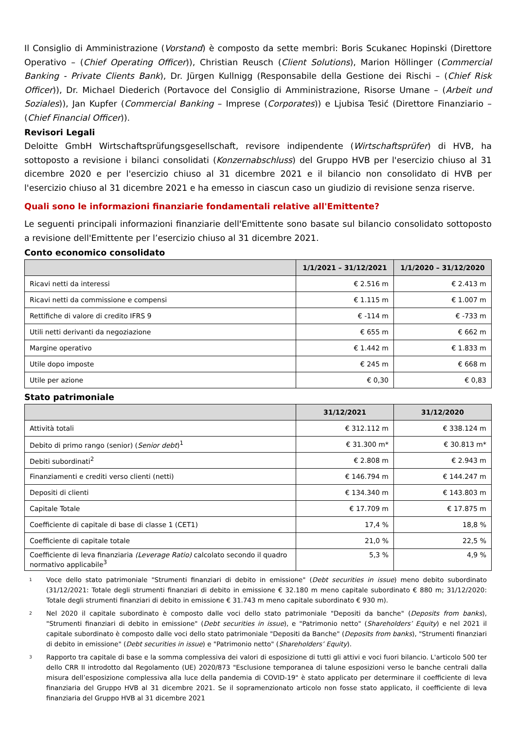Il Consiglio di Amministrazione (Vorstand) è composto da sette membri: Boris Scukanec Hopinski (Direttore Operativo – (Chief Operating Officer)), Christian Reusch (Client Solutions), Marion Höllinger (Commercial Banking - Private Clients Bank), Dr. Jürgen Kullnigg (Responsabile della Gestione dei Rischi – (Chief Risk Officer)), Dr. Michael Diederich (Portavoce del Consiglio di Amministrazione, Risorse Umane – (Arbeit und Soziales)), Jan Kupfer (Commercial Banking – Imprese (Corporates)) e Ljubisa Tesić (Direttore Finanziario – (Chief Financial Officer)).
Revisori Legali
Deloitte GmbH Wirtschaftsprüfungsgesellschaft, revisore indipendente (Wirtschaftsprüfer) di HVB, ha sottoposto a revisione i bilanci consolidati (Konzernabschluss) del Gruppo HVB per l'esercizio chiuso al 31 dicembre 2020 e per l'esercizio chiuso al 31 dicembre 2021 e il bilancio non consolidato di HVB per l'esercizio chiuso al 31 dicembre 2021 e ha emesso in ciascun caso un giudizio di revisione senza riserve.
Quali sono le informazioni finanziarie fondamentali relative all'Emittente?
Le seguenti principali informazioni finanziarie dell'Emittente sono basate sul bilancio consolidato sottoposto a revisione dell'Emittente per l’esercizio chiuso al 31 dicembre 2021.
Conto economico consolidato
| | 1/1/2021 – 31/12/2021 | 1/1/2020 – 31/12/2020 |
| --- | --- | --- |
| Ricavi netti da interessi | € 2.516 m | € 2.413 m |
| Ricavi netti da commissione e compensi | € 1.115 m | € 1.007 m |
| Rettifiche di valore di credito IFRS 9 | € -114 m | € -733 m |
| Utili netti derivanti da negoziazione | € 655 m | € 662 m |
| Margine operativo | € 1.442 m | € 1.833 m |
| Utile dopo imposte | € 245 m | € 668 m |
| Utile per azione | € 0,30 | € 0,83 |
Stato patrimoniale
| | 31/12/2021 | 31/12/2020 |
| --- | --- | --- |
| Attività totali | € 312.112 m | € 338.124 m |
| Debito di primo rango (senior) ( Senior debt )<sup>1</sup> | € 31.300 m* | € 30.813 m* |
| Debiti subordinati<sup>2</sup> | € 2.808 m | € 2.943 m |
| Finanziamenti e crediti verso clienti (netti) | € 146.794 m | € 144.247 m |
| Depositi di clienti | € 134.340 m | € 143.803 m |
| Capitale Totale | € 17.709 m | € 17.875 m |
| Coefficiente di capitale di base di classe 1 (CET1) | 17,4 % | 18,8 % |
| Coefficiente di capitale totale | 21,0 % | 22,5 % |
| Coefficiente di leva finanziaria (Leverage Ratio) calcolato secondo il quadro normativo applicabile<sup>3</sup> | 5,3 % | 4,9 % |
1
Voce dello stato patrimoniale "Strumenti finanziari di debito in emissione" (Debt securities in issue) meno debito subordinato (31/12/2021: Totale degli strumenti finanziari di debito in emissione € 32.180 m meno capitale subordinato € 880 m; 31/12/2020: Totale degli strumenti finanziari di debito in emissione € 31.743 m meno capitale subordinato € 930 m).
2
Nel 2020 il capitale subordinato è composto dalle voci dello stato patrimoniale "Depositi da banche" (Deposits from banks), "Strumenti finanziari di debito in emissione" (Debt securities in issue), e "Patrimonio netto" (Shareholders’ Equity) e nel 2021 il capitale subordinato è composto dalle voci dello stato patrimoniale "Depositi da Banche" (Deposits from banks), "Strumenti finanziari di debito in emissione" (Debt securities in issue) e "Patrimonio netto" (Shareholders’ Equity).
3
Rapporto tra capitale di base e la somma complessiva dei valori di esposizione di tutti gli attivi e voci fuori bilancio. L'articolo 500 ter dello CRR II introdotto dal Regolamento (UE) 2020/873 "Esclusione temporanea di talune esposizioni verso le banche centrali dalla misura dell’esposizione complessiva alla luce della pandemia di COVID-19" è stato applicato per determinare il coefficiente di leva finanziaria del Gruppo HVB al 31 dicembre 2021. Se il sopramenzionato articolo non fosse stato applicato, il coefficiente di leva finanziaria del Gruppo HVB al 31 dicembre 2021